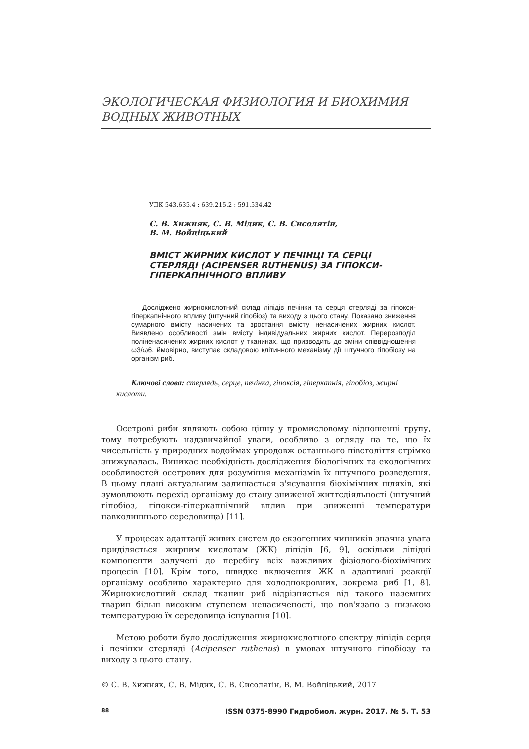ЭКОЛОГИЧЕСКАЯ ФИЗИОЛОГИЯ И БИОХИМИЯ ВОДНЫХ ЖИВОТНЫХ
УДК 543.635.4 : 639.215.2 : 591.534.42
С. В. Хижняк, С. В. Мідик, С. В. Сисолятін,
В. М. Войціцький
ВМІСТ ЖИРНИХ КИСЛОТ У ПЕЧІНЦІ ТА СЕРЦІ СТЕРЛЯДІ (ACIPENSER RUTHENUS) ЗА ГІПОКСИ-ГІПЕРКАПНІЧНОГО ВПЛИВУ
Досліджено жирнокислотний склад ліпідів печінки та серця стерляді за гіпокси-гіперкапнічного впливу (штучний гіпобіоз) та виходу з цього стану. Показано зниження сумарного вмісту насичених та зростання вмісту ненасичених жирних кислот. Виявлено особливості змін вмісту індивідуальних жирних кислот. Перерозподіл поліненасичених жирних кислот у тканинах, що призводить до зміни співвідношення ω3/ω6, ймовірно, виступає складовою клітинного механізму дії штучного гіпобіозу на організм риб.
Ключові слова: стерлядь, серце, печінка, гіпоксія, гіперкапнія, гіпобіоз, жирні кислоти.
Осетрові риби являють собою цінну у промисловому відношенні групу, тому потребують надзвичайної уваги, особливо з огляду на те, що їх чисельність у природних водоймах упродовж останнього півстоліття стрімко знижувалась. Виникає необхідність дослідження біологічних та екологічних особливостей осетрових для розуміння механізмів їх штучного розведення. В цьому плані актуальним залишається з'ясування біохімічних шляхів, які зумовлюють перехід організму до стану зниженої життєдіяльності (штучний гіпобіоз, гіпокси-гіперкапнічний вплив при зниженні температури навколишнього середовища) [11].
У процесах адаптації живих систем до екзогенних чинників значна увага приділяється жирним кислотам (ЖК) ліпідів [6, 9], оскільки ліпідні компоненти залучені до перебігу всіх важливих фізіолого-біохімічних процесів [10]. Крім того, швидке включення ЖК в адаптивні реакції організму особливо характерно для холоднокровних, зокрема риб [1, 8]. Жирнокислотний склад тканин риб відрізняється від такого наземних тварин більш високим ступенем ненасиченості, що пов'язано з низькою температурою їх середовища існування [10].
Метою роботи було дослідження жирнокислотного спектру ліпідів серця і печінки стерляді (Acipenser ruthenus) в умовах штучного гіпобіозу та виходу з цього стану.
© С. В. Хижняк, С. В. Мідик, С. В. Сисолятін, В. М. Войціцький, 2017
88 ISSN 0375-8990 Гидробиол. журн. 2017. № 5. Т. 53